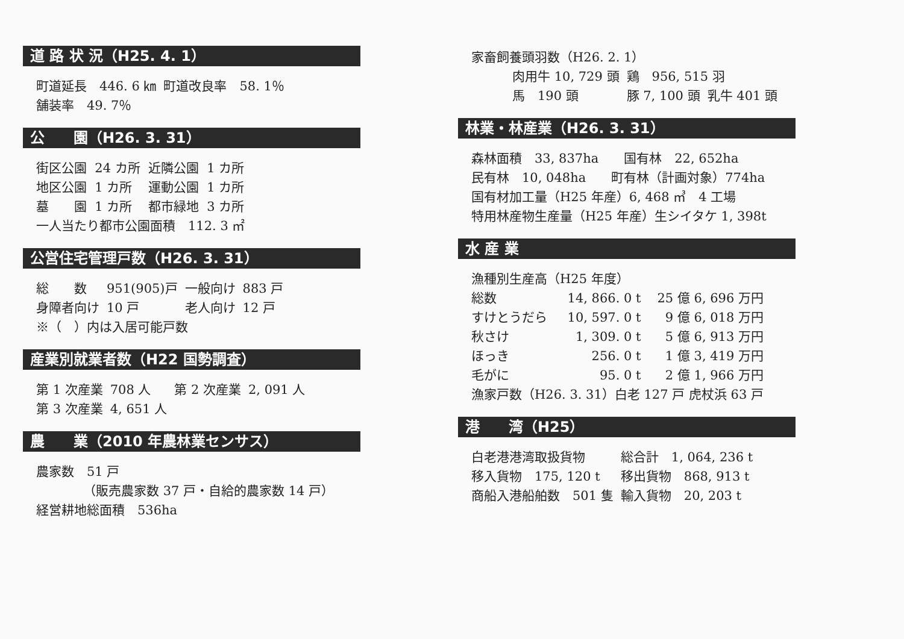道 路 状 況（H25. 4. 1）
| 町道延長 446. 6 ㎞ | 町道改良率 58. 1％ |
| 舗装率 49. 7％ | |
公　　園（H26. 3. 31）
| 街区公園 | 24 カ所 | 近隣公園 | 1 カ所 |
| 地区公園 | 1 カ所 | 運動公園 | 1 カ所 |
| 墓 園 | 1 カ所 | 都市緑地 | 3 カ所 |
| 一人当たり都市公園面積 112. 3 ㎡ | | | |
公営住宅管理戸数（H26. 3. 31）
| 総 数 | 951(905)戸 | 一般向け | 883 戸 |
| 身障者向け | 10 戸 | 老人向け | 12 戸 |
| ※（ ）内は入居可能戸数 | | | |
産業別就業者数（H22 国勢調査）
| 第 1 次産業 | 708 人 | 第 2 次産業 | 2, 091 人 |
| 第 3 次産業 | 4, 651 人 | | |
農　　業（2010 年農林業センサス）
| 農家数 51 戸 |
| （販売農家数 37 戸・自給的農家数 14 戸） |
| 経営耕地総面積 536ha |
| 家畜飼養頭羽数（H26. 2. 1） | | |
| 肉用牛 10, 729 頭 | 鶏 956, 515 羽 | |
| 馬 190 頭 | 豚 7, 100 頭 | 乳牛 401 頭 |
林業・林産業（H26. 3. 31）
| 森林面積 33, 837ha 国有林 22, 652ha |
| 民有林 10, 048ha 町有林（計画対象）774ha |
| 国有材加工量（H25 年産）6, 468 ㎥ 4 工場 |
| 特用林産物生産量（H25 年産）生シイタケ 1, 398t |
水 産 業
| 漁種別生産高（H25 年度） | | |
| 総数 | 14, 866. 0 t | 25 億 6, 696 万円 |
| すけとうだら | 10, 597. 0 t | 9 億 6, 018 万円 |
| 秋さけ | 1, 309. 0 t | 5 億 6, 913 万円 |
| ほっき | 256. 0 t | 1 億 3, 419 万円 |
| 毛がに | 95. 0 t | 2 億 1, 966 万円 |
| 漁家戸数（H26. 3. 31）白老 127 戸 虎杖浜 63 戸 | | |
港　　湾（H25）
| 白老港港湾取扱貨物 | 総合計 1, 064, 236 t |
| 移入貨物 175, 120 t | 移出貨物 868, 913 t |
| 商船入港船舶数 501 隻 | 輸入貨物 20, 203 t |